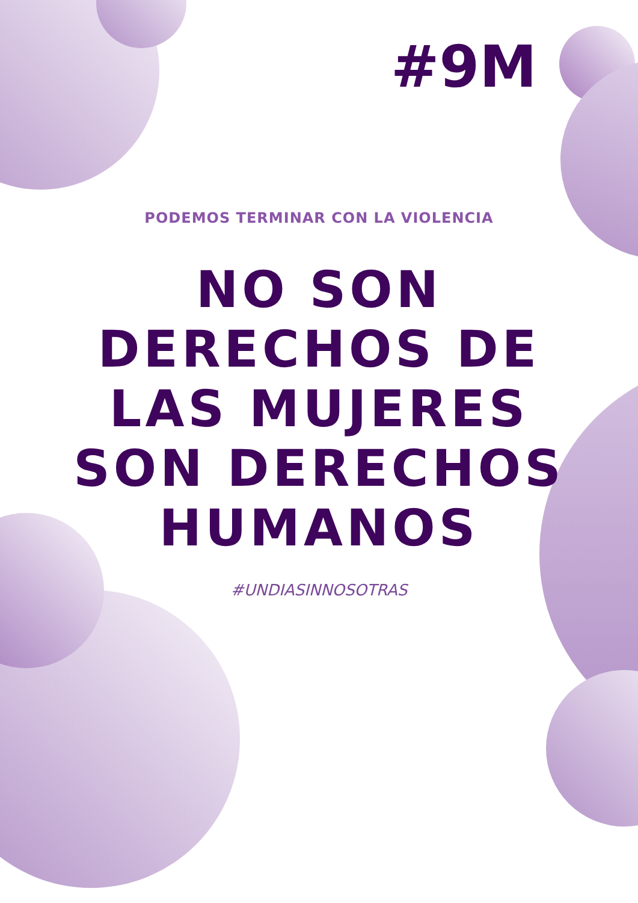#9M
PODEMOS TERMINAR CON LA VIOLENCIA
NO SON
DERECHOS DE
LAS MUJERES
SON DERECHOS
HUMANOS
#UNDIASINNOSOTRAS